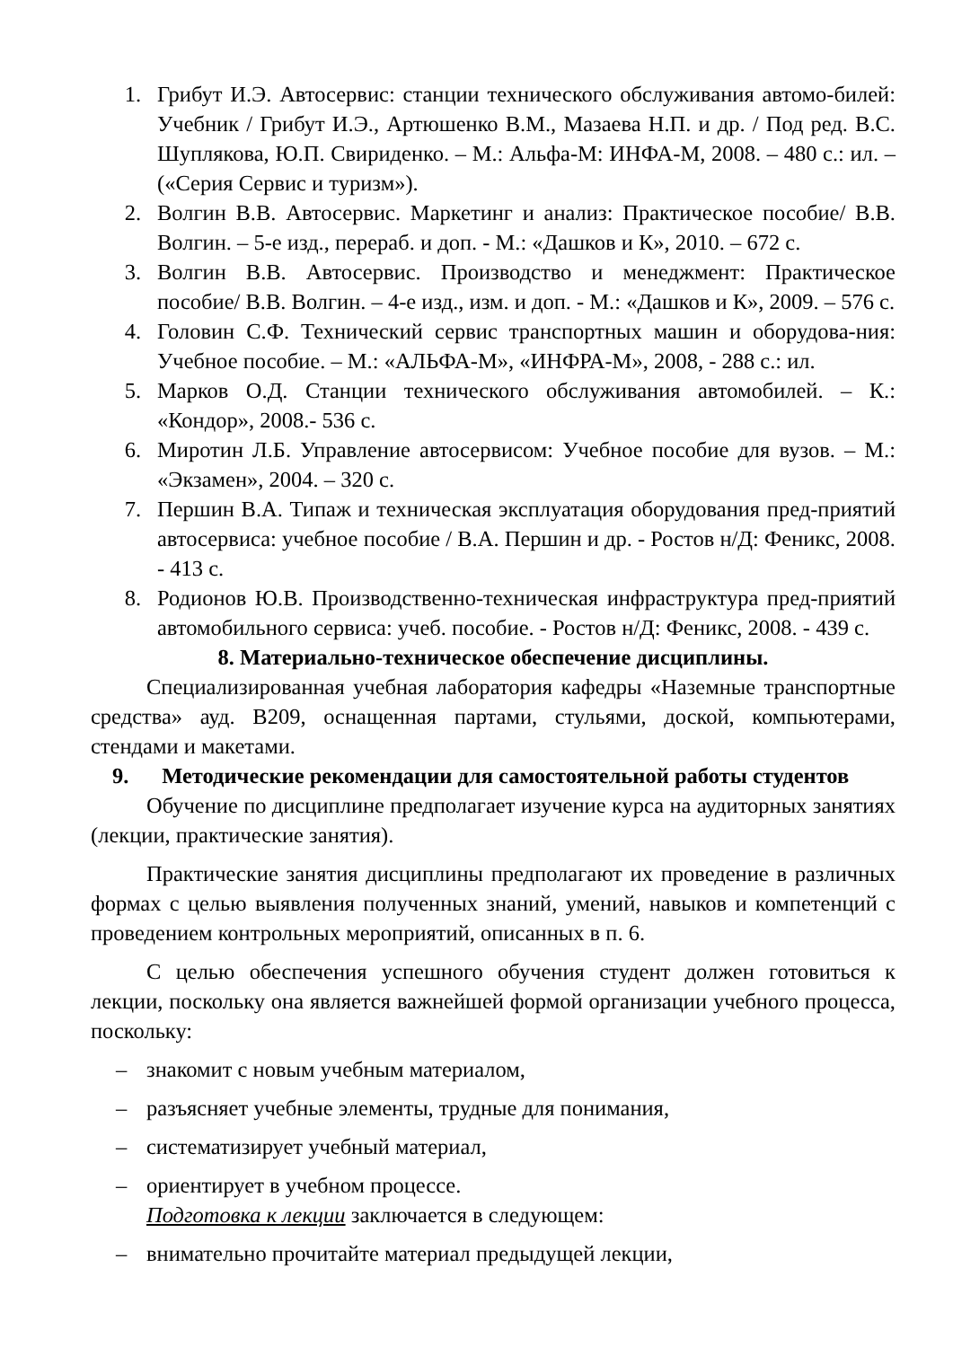1. Грибут И.Э. Автосервис: станции технического обслуживания автомо-билей: Учебник / Грибут И.Э., Артюшенко В.М., Мазаева Н.П. и др. / Под ред. В.С. Шуплякова, Ю.П. Свириденко. – М.: Альфа-М: ИНФА-М, 2008. – 480 с.: ил. – («Серия Сервис и туризм»).
2. Волгин В.В. Автосервис. Маркетинг и анализ: Практическое пособие/ В.В. Волгин. – 5-е изд., перераб. и доп. - М.: «Дашков и К», 2010. – 672 с.
3. Волгин В.В. Автосервис. Производство и менеджмент: Практическое пособие/ В.В. Волгин. – 4-е изд., изм. и доп. - М.: «Дашков и К», 2009. – 576 с.
4. Головин С.Ф. Технический сервис транспортных машин и оборудова-ния: Учебное пособие. – М.: «АЛЬФА-М», «ИНФРА-М», 2008, - 288 с.: ил.
5. Марков О.Д. Станции технического обслуживания автомобилей. – К.: «Кондор», 2008.- 536 с.
6. Миротин Л.Б. Управление автосервисом: Учебное пособие для вузов. – М.: «Экзамен», 2004. – 320 с.
7. Першин В.А. Типаж и техническая эксплуатация оборудования пред-приятий автосервиса: учебное пособие / В.А. Першин и др. - Ростов н/Д: Феникс, 2008. - 413 с.
8. Родионов Ю.В. Производственно-техническая инфраструктура пред-приятий автомобильного сервиса: учеб. пособие. - Ростов н/Д: Феникс, 2008. - 439 с.
8. Материально-техническое обеспечение дисциплины.
Специализированная учебная лаборатория кафедры «Наземные транспортные средства» ауд. В209, оснащенная партами, стульями, доской, компьютерами, стендами и макетами.
9. Методические рекомендации для самостоятельной работы студентов
Обучение по дисциплине предполагает изучение курса на аудиторных занятиях (лекции, практические занятия).
Практические занятия дисциплины предполагают их проведение в различных формах с целью выявления полученных знаний, умений, навыков и компетенций с проведением контрольных мероприятий, описанных в п. 6.
С целью обеспечения успешного обучения студент должен готовиться к лекции, поскольку она является важнейшей формой организации учебного процесса, поскольку:
– знакомит с новым учебным материалом,
– разъясняет учебные элементы, трудные для понимания,
– систематизирует учебный материал,
– ориентирует в учебном процессе.
Подготовка к лекции заключается в следующем:
– внимательно прочитайте материал предыдущей лекции,